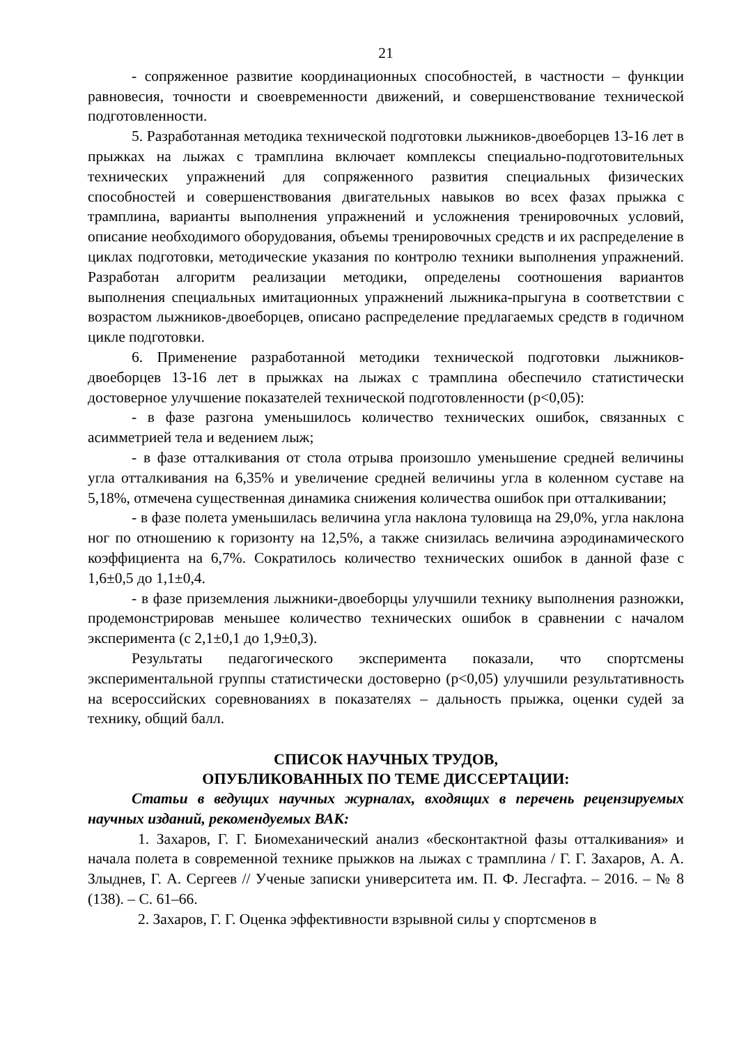21
- сопряженное развитие координационных способностей, в частности – функции равновесия, точности и своевременности движений, и совершенствование технической подготовленности.
5. Разработанная методика технической подготовки лыжников-двоеборцев 13-16 лет в прыжках на лыжах с трамплина включает комплексы специально-подготовительных технических упражнений для сопряженного развития специальных физических способностей и совершенствования двигательных навыков во всех фазах прыжка с трамплина, варианты выполнения упражнений и усложнения тренировочных условий, описание необходимого оборудования, объемы тренировочных средств и их распределение в циклах подготовки, методические указания по контролю техники выполнения упражнений. Разработан алгоритм реализации методики, определены соотношения вариантов выполнения специальных имитационных упражнений лыжника-прыгуна в соответствии с возрастом лыжников-двоеборцев, описано распределение предлагаемых средств в годичном цикле подготовки.
6. Применение разработанной методики технической подготовки лыжников-двоеборцев 13-16 лет в прыжках на лыжах с трамплина обеспечило статистически достоверное улучшение показателей технической подготовленности (р<0,05):
- в фазе разгона уменьшилось количество технических ошибок, связанных с асимметрией тела и ведением лыж;
- в фазе отталкивания от стола отрыва произошло уменьшение средней величины угла отталкивания на 6,35% и увеличение средней величины угла в коленном суставе на 5,18%, отмечена существенная динамика снижения количества ошибок при отталкивании;
- в фазе полета уменьшилась величина угла наклона туловища на 29,0%, угла наклона ног по отношению к горизонту на 12,5%, а также снизилась величина аэродинамического коэффициента на 6,7%. Сократилось количество технических ошибок в данной фазе с 1,6±0,5 до 1,1±0,4.
- в фазе приземления лыжники-двоеборцы улучшили технику выполнения разножки, продемонстрировав меньшее количество технических ошибок в сравнении с началом эксперимента (с 2,1±0,1 до 1,9±0,3).
Результаты педагогического эксперимента показали, что спортсмены экспериментальной группы статистически достоверно (р<0,05) улучшили результативность на всероссийских соревнованиях в показателях – дальность прыжка, оценки судей за технику, общий балл.
СПИСОК НАУЧНЫХ ТРУДОВ,
ОПУБЛИКОВАННЫХ ПО ТЕМЕ ДИССЕРТАЦИИ:
Статьи в ведущих научных журналах, входящих в перечень рецензируемых научных изданий, рекомендуемых ВАК:
1. Захаров, Г. Г. Биомеханический анализ «бесконтактной фазы отталкивания» и начала полета в современной технике прыжков на лыжах с трамплина / Г. Г. Захаров, А. А. Злыднев, Г. А. Сергеев // Ученые записки университета им. П. Ф. Лесгафта. – 2016. – № 8 (138). – С. 61–66.
2. Захаров, Г. Г. Оценка эффективности взрывной силы у спортсменов в